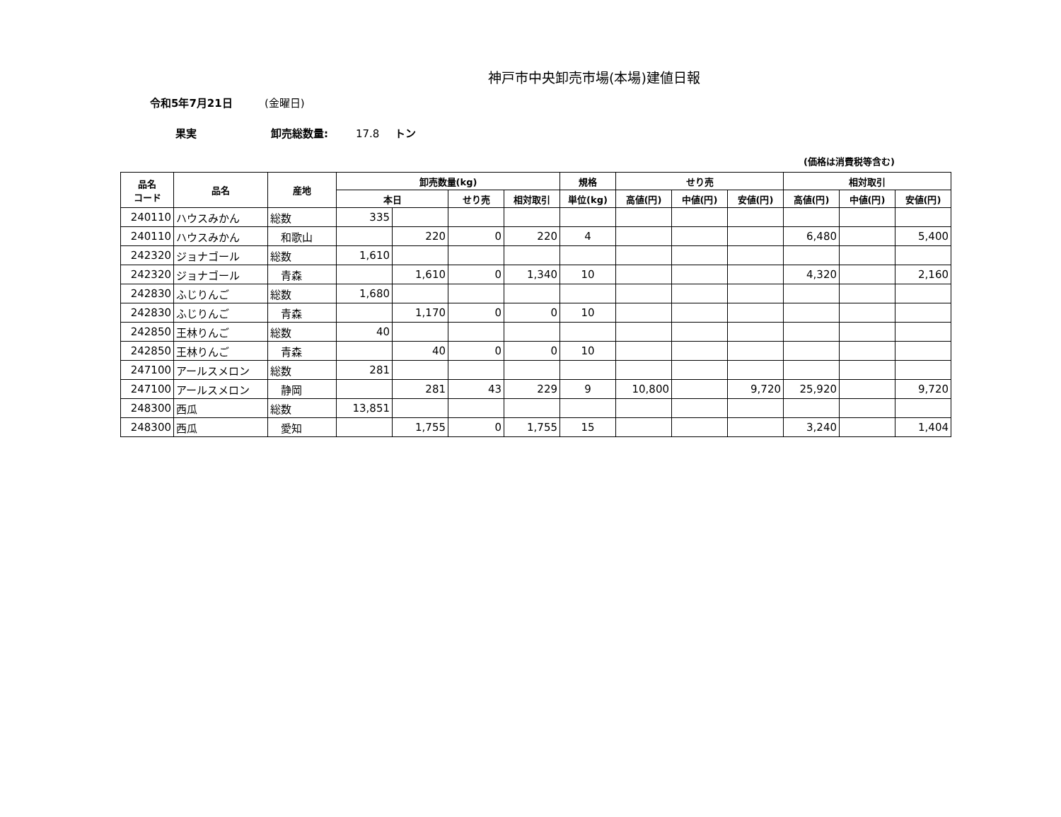神戸市中央卸売市場(本場)建値日報
令和5年7月21日 (金曜日)
果実 卸売総数量: 17.8 トン
(価格は消費税等含む)
| 品名 コード | 品名 | 産地 | 卸売数量(kg) | | | | 規格 | せり売 | | | 相対取引 | | |
| --- | --- | --- | --- | --- | --- | --- | --- | --- | --- | --- | --- | --- | --- |
| | | | 本日 | | せり売 | 相対取引 | 単位(kg) | 高値(円) | 中値(円) | 安値(円) | 高値(円) | 中値(円) | 安値(円) |
| 240110 | ハウスみかん | 総数 | 335 | | | | | | | | | | |
| 240110 | ハウスみかん | 和歌山 | | 220 | 0 | 220 | 4 | | | | 6,480 | | 5,400 |
| 242320 | ジョナゴール | 総数 | 1,610 | | | | | | | | | | |
| 242320 | ジョナゴール | 青森 | | 1,610 | 0 | 1,340 | 10 | | | | 4,320 | | 2,160 |
| 242830 | ふじりんご | 総数 | 1,680 | | | | | | | | | | |
| 242830 | ふじりんご | 青森 | | 1,170 | 0 | 0 | 10 | | | | | | |
| 242850 | 王林りんご | 総数 | 40 | | | | | | | | | | |
| 242850 | 王林りんご | 青森 | | 40 | 0 | 0 | 10 | | | | | | |
| 247100 | アールスメロン | 総数 | 281 | | | | | | | | | | |
| 247100 | アールスメロン | 静岡 | | 281 | 43 | 229 | 9 | 10,800 | | 9,720 | 25,920 | | 9,720 |
| 248300 | 西瓜 | 総数 | 13,851 | | | | | | | | | | |
| 248300 | 西瓜 | 愛知 | | 1,755 | 0 | 1,755 | 15 | | | | 3,240 | | 1,404 |